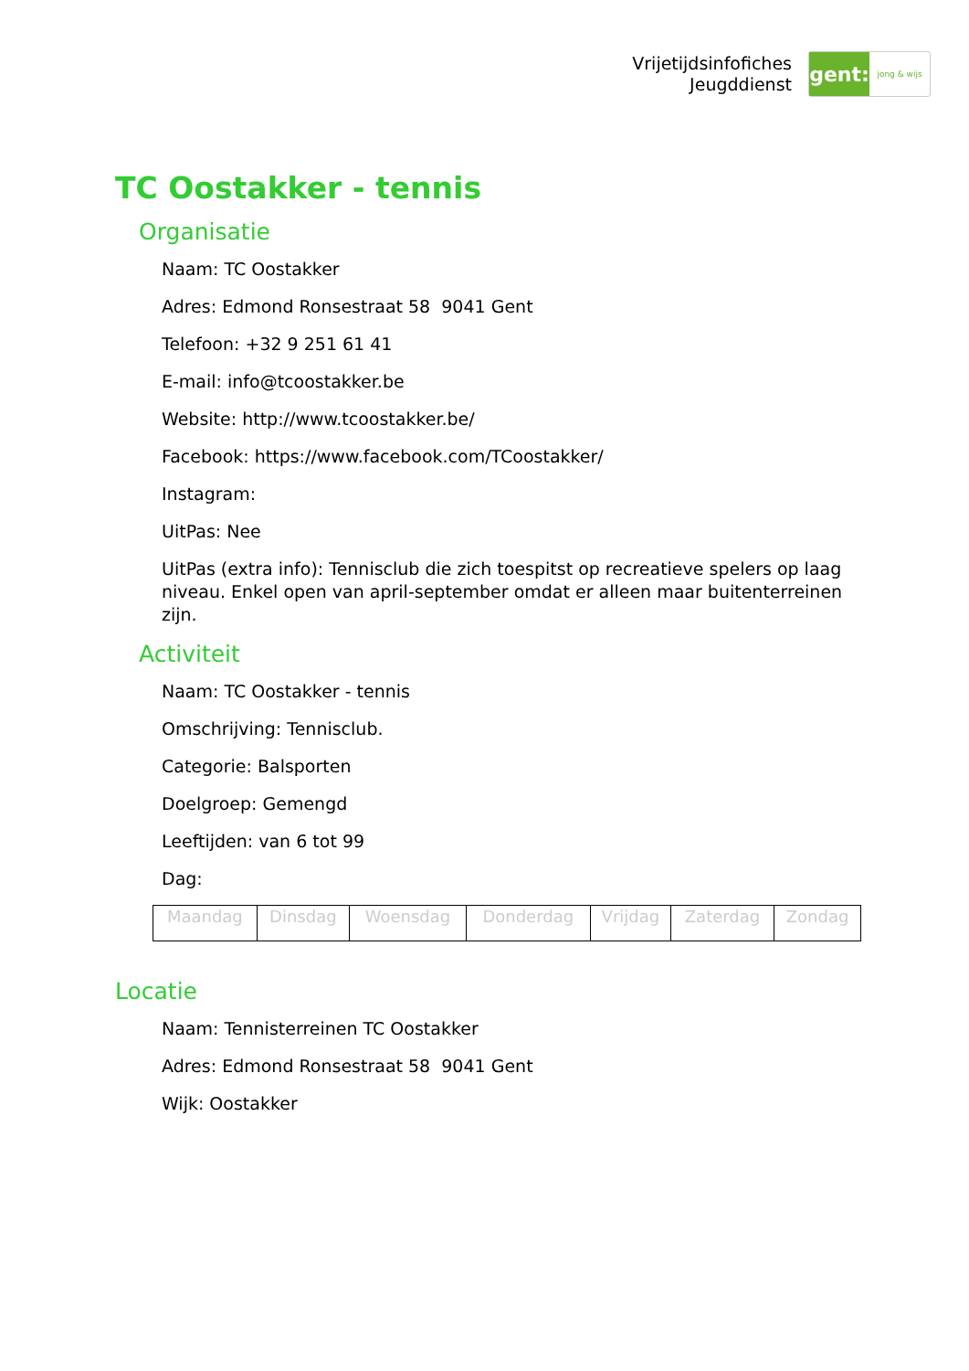Vrijetijdsinfofiches
Jeugddienst
gent:
jong & wijs
TC Oostakker - tennis
Organisatie
Naam: TC Oostakker
Adres: Edmond Ronsestraat 58 9041 Gent
Telefoon: +32 9 251 61 41
E-mail: info@tcoostakker.be
Website: http://www.tcoostakker.be/
Facebook: https://www.facebook.com/TCoostakker/
Instagram:
UitPas: Nee
UitPas (extra info): Tennisclub die zich toespitst op recreatieve spelers op laag niveau. Enkel open van april-september omdat er alleen maar buitenterreinen zijn.
Activiteit
Naam: TC Oostakker - tennis
Omschrijving: Tennisclub.
Categorie: Balsporten
Doelgroep: Gemengd
Leeftijden: van 6 tot 99
Dag:
| Maandag | Dinsdag | Woensdag | Donderdag | Vrijdag | Zaterdag | Zondag |
Locatie
Naam: Tennisterreinen TC Oostakker
Adres: Edmond Ronsestraat 58 9041 Gent
Wijk: Oostakker